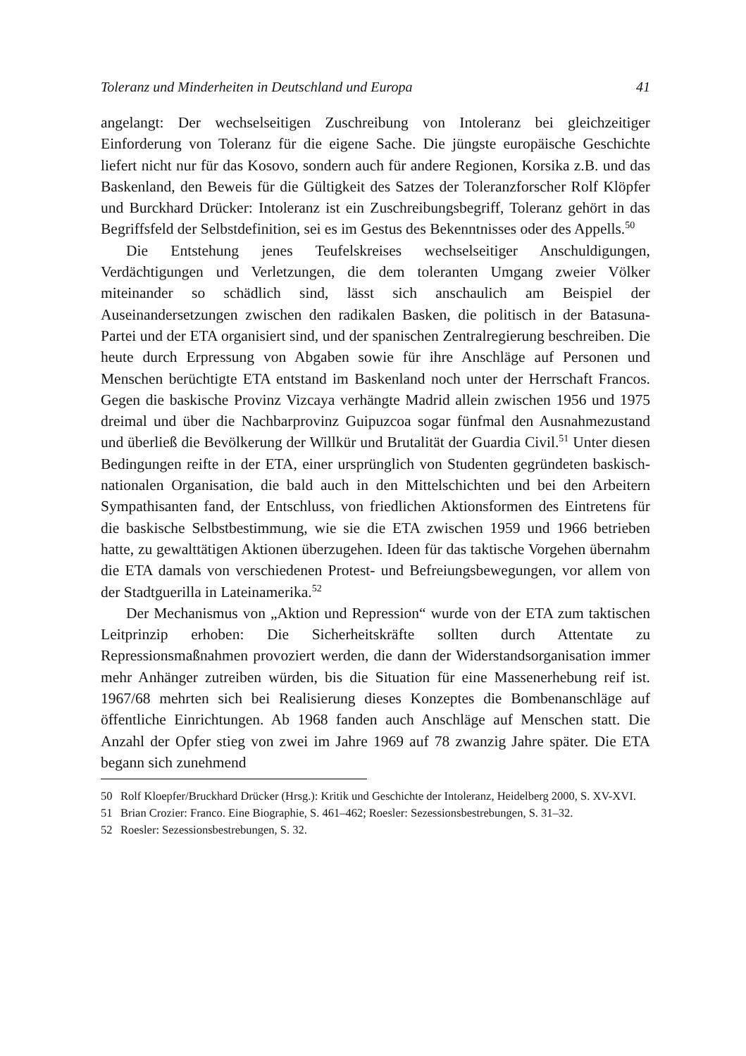Toleranz und Minderheiten in Deutschland und Europa 41
angelangt: Der wechselseitigen Zuschreibung von Intoleranz bei gleichzeitiger Einforderung von Toleranz für die eigene Sache. Die jüngste europäische Geschichte liefert nicht nur für das Kosovo, sondern auch für andere Regionen, Korsika z.B. und das Baskenland, den Beweis für die Gültigkeit des Satzes der Toleranzforscher Rolf Klöpfer und Burckhard Drücker: Intoleranz ist ein Zuschreibungsbegriff, Toleranz gehört in das Begriffsfeld der Selbstdefinition, sei es im Gestus des Bekenntnisses oder des Appells.<sup>50</sup>
Die Entstehung jenes Teufelskreises wechselseitiger Anschuldigungen, Verdächtigungen und Verletzungen, die dem toleranten Umgang zweier Völker miteinander so schädlich sind, lässt sich anschaulich am Beispiel der Auseinandersetzungen zwischen den radikalen Basken, die politisch in der Batasuna-Partei und der ETA organisiert sind, und der spanischen Zentralregierung beschreiben. Die heute durch Erpressung von Abgaben sowie für ihre Anschläge auf Personen und Menschen berüchtigte ETA entstand im Baskenland noch unter der Herrschaft Francos. Gegen die baskische Provinz Vizcaya verhängte Madrid allein zwischen 1956 und 1975 dreimal und über die Nachbarprovinz Guipuzcoa sogar fünfmal den Ausnahmezustand und überließ die Bevölkerung der Willkür und Brutalität der Guardia Civil.<sup>51</sup> Unter diesen Bedingungen reifte in der ETA, einer ursprünglich von Studenten gegründeten baskisch-nationalen Organisation, die bald auch in den Mittelschichten und bei den Arbeitern Sympathisanten fand, der Entschluss, von friedlichen Aktionsformen des Eintretens für die baskische Selbstbestimmung, wie sie die ETA zwischen 1959 und 1966 betrieben hatte, zu gewalttätigen Aktionen überzugehen. Ideen für das taktische Vorgehen übernahm die ETA damals von verschiedenen Protest- und Befreiungsbewegungen, vor allem von der Stadtguerilla in Lateinamerika.<sup>52</sup>
Der Mechanismus von „Aktion und Repression“ wurde von der ETA zum taktischen Leitprinzip erhoben: Die Sicherheitskräfte sollten durch Attentate zu Repressionsmaßnahmen provoziert werden, die dann der Widerstandsorganisation immer mehr Anhänger zutreiben würden, bis die Situation für eine Massenerhebung reif ist. 1967/68 mehrten sich bei Realisierung dieses Konzeptes die Bombenanschläge auf öffentliche Einrichtungen. Ab 1968 fanden auch Anschläge auf Menschen statt. Die Anzahl der Opfer stieg von zwei im Jahre 1969 auf 78 zwanzig Jahre später. Die ETA begann sich zunehmend
50 Rolf Kloepfer/Bruckhard Drücker (Hrsg.): Kritik und Geschichte der Intoleranz, Heidelberg 2000, S. XV-XVI.
51 Brian Crozier: Franco. Eine Biographie, S. 461–462; Roesler: Sezessionsbestrebungen, S. 31–32.
52 Roesler: Sezessionsbestrebungen, S. 32.